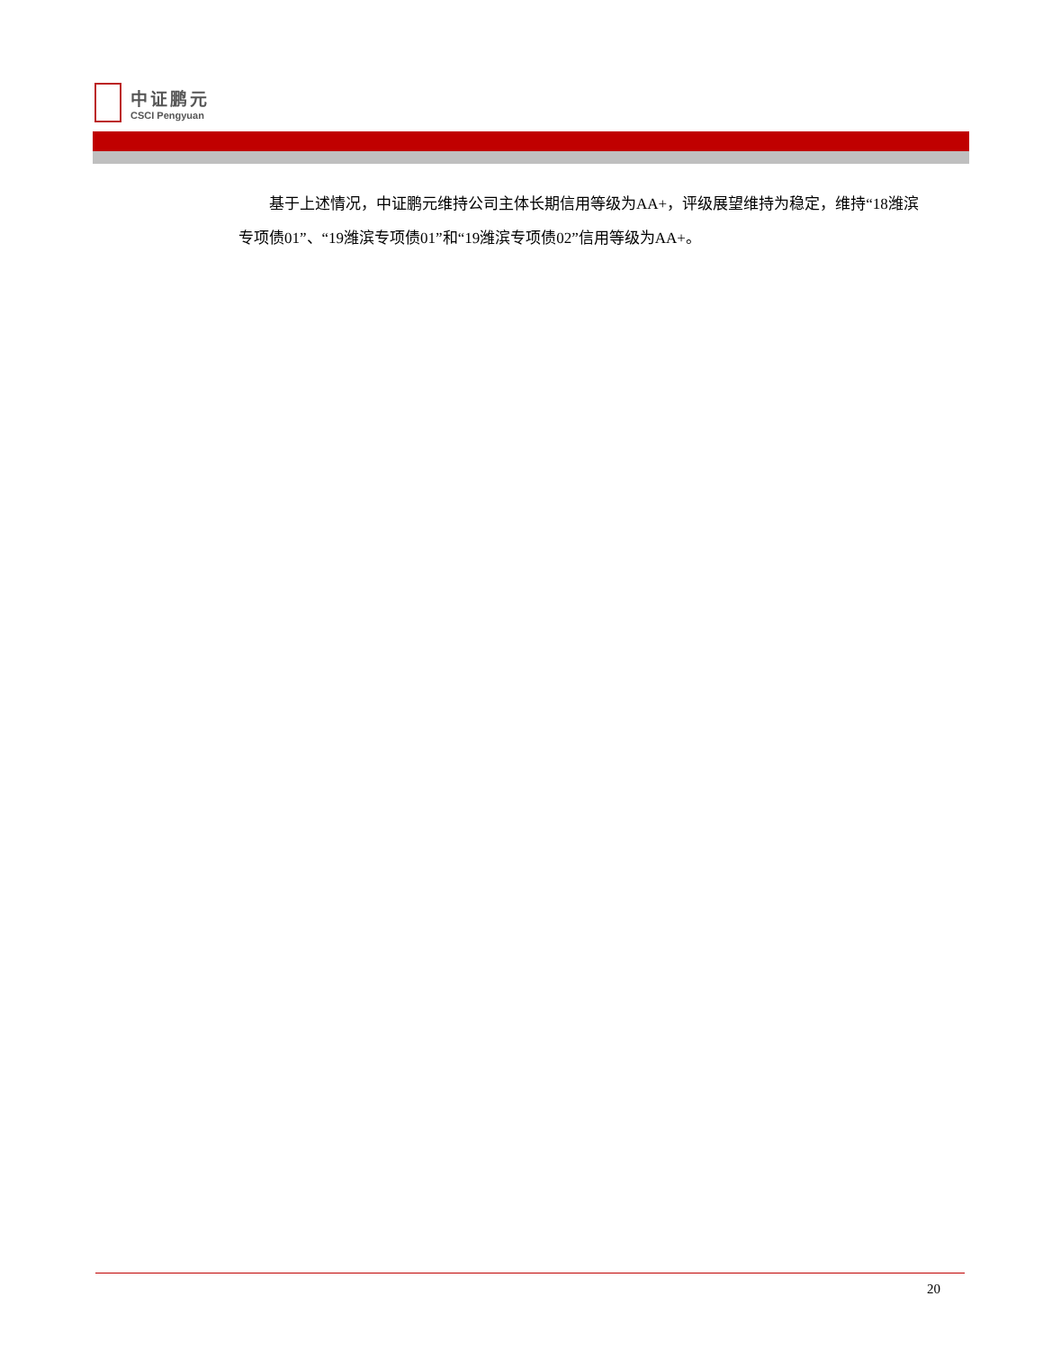中证鹏元
CSCI Pengyuan
基于上述情况，中证鹏元维持公司主体长期信用等级为AA+，评级展望维持为稳定，维持“18潍滨专项债01”、“19潍滨专项债01”和“19潍滨专项债02”信用等级为AA+。
20